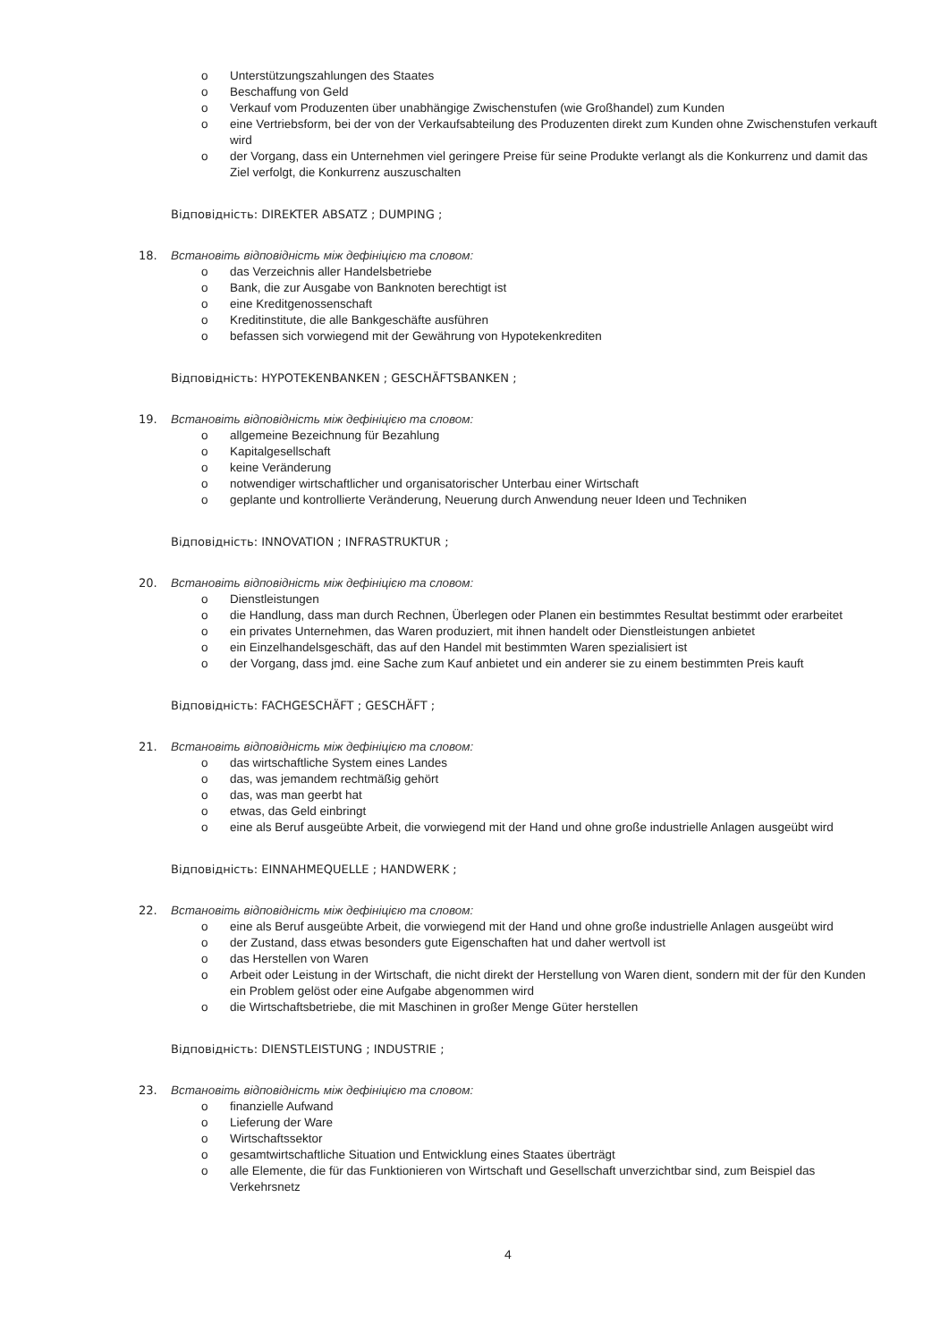o Unterstützungszahlungen des Staates
o Beschaffung von Geld
o Verkauf vom Produzenten über unabhängige Zwischenstufen (wie Großhandel) zum Kunden
o eine Vertriebsform, bei der von der Verkaufsabteilung des Produzenten direkt zum Kunden ohne Zwischenstufen verkauft wird
o der Vorgang, dass ein Unternehmen viel geringere Preise für seine Produkte verlangt als die Konkurrenz und damit das Ziel verfolgt, die Konkurrenz auszuschalten
Відповідність: DIREKTER ABSATZ ; DUMPING ;
18. Встановіть відповідність між дефініцією та словом:
o das Verzeichnis aller Handelsbetriebe
o Bank, die zur Ausgabe von Banknoten berechtigt ist
o eine Kreditgenossenschaft
o Kreditinstitute, die alle Bankgeschäfte ausführen
o befassen sich vorwiegend mit der Gewährung von Hypotekenkrediten
Відповідність: HYPOTEKENBANKEN ; GESCHÄFTSBANKEN ;
19. Встановіть відповідність між дефініцією та словом:
o allgemeine Bezeichnung für Bezahlung
o Kapitalgesellschaft
o keine Veränderung
o notwendiger wirtschaftlicher und organisatorischer Unterbau einer Wirtschaft
o geplante und kontrollierte Veränderung, Neuerung durch Anwendung neuer Ideen und Techniken
Відповідність: INNOVATION ; INFRASTRUKTUR ;
20. Встановіть відповідність між дефініцією та словом:
o Dienstleistungen
o die Handlung, dass man durch Rechnen, Überlegen oder Planen ein bestimmtes Resultat bestimmt oder erarbeitet
o ein privates Unternehmen, das Waren produziert, mit ihnen handelt oder Dienstleistungen anbietet
o ein Einzelhandelsgeschäft, das auf den Handel mit bestimmten Waren spezialisiert ist
o der Vorgang, dass jmd. eine Sache zum Kauf anbietet und ein anderer sie zu einem bestimmten Preis kauft
Відповідність: FACHGESCHÄFT ; GESCHÄFT ;
21. Встановіть відповідність між дефініцією та словом:
o das wirtschaftliche System eines Landes
o das, was jemandem rechtmäßig gehört
o das, was man geerbt hat
o etwas, das Geld einbringt
o eine als Beruf ausgeübte Arbeit, die vorwiegend mit der Hand und ohne große industrielle Anlagen ausgeübt wird
Відповідність: EINNAHMEQUELLE ; HANDWERK ;
22. Встановіть відповідність між дефініцією та словом:
o eine als Beruf ausgeübte Arbeit, die vorwiegend mit der Hand und ohne große industrielle Anlagen ausgeübt wird
o der Zustand, dass etwas besonders gute Eigenschaften hat und daher wertvoll ist
o das Herstellen von Waren
o Arbeit oder Leistung in der Wirtschaft, die nicht direkt der Herstellung von Waren dient, sondern mit der für den Kunden ein Problem gelöst oder eine Aufgabe abgenommen wird
o die Wirtschaftsbetriebe, die mit Maschinen in großer Menge Güter herstellen
Відповідність: DIENSTLEISTUNG ; INDUSTRIE ;
23. Встановіть відповідність між дефініцією та словом:
o finanzielle Aufwand
o Lieferung der Ware
o Wirtschaftssektor
o gesamtwirtschaftliche Situation und Entwicklung eines Staates überträgt
o alle Elemente, die für das Funktionieren von Wirtschaft und Gesellschaft unverzichtbar sind, zum Beispiel das Verkehrsnetz
4